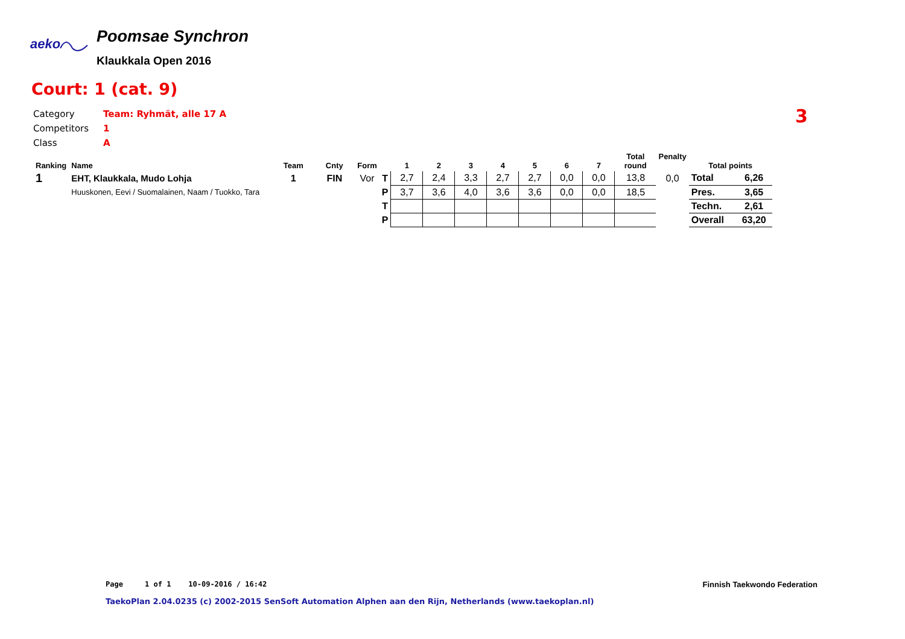aeko
Poomsae Synchron
Klaukkala Open 2016
Court: 1 (cat. 9)
Category Team: Ryhmät, alle 17 A
Competitors 1
Class A
3
| Ranking | Name | Team | Cnty | Form | | 1 | 2 | 3 | 4 | 5 | 6 | 7 | Total round | Penalty | Total points | |
| --- | --- | --- | --- | --- | --- | --- | --- | --- | --- | --- | --- | --- | --- | --- | --- | --- |
| 1 | EHT, Klaukkala, Mudo Lohja | 1 | FIN | Vor | T | 2,7 | 2,4 | 3,3 | 2,7 | 2,7 | 0,0 | 0,0 | 13,8 | 0,0 | Total | 6,26 |
| | Huuskonen, Eevi / Suomalainen, Naam / Tuokko, Tara | | | | P | 3,7 | 3,6 | 4,0 | 3,6 | 3,6 | 0,0 | 0,0 | 18,5 | | Pres. | 3,65 |
| | | | | | T | | | | | | | | | | Techn. | 2,61 |
| | | | | | P | | | | | | | | | | Overall | 63,20 |
Page 1 of 1 10-09-2016 / 16:42
Finnish Taekwondo Federation
TaekoPlan 2.04.0235 (c) 2002-2015 SenSoft Automation Alphen aan den Rijn, Netherlands (www.taekoplan.nl)